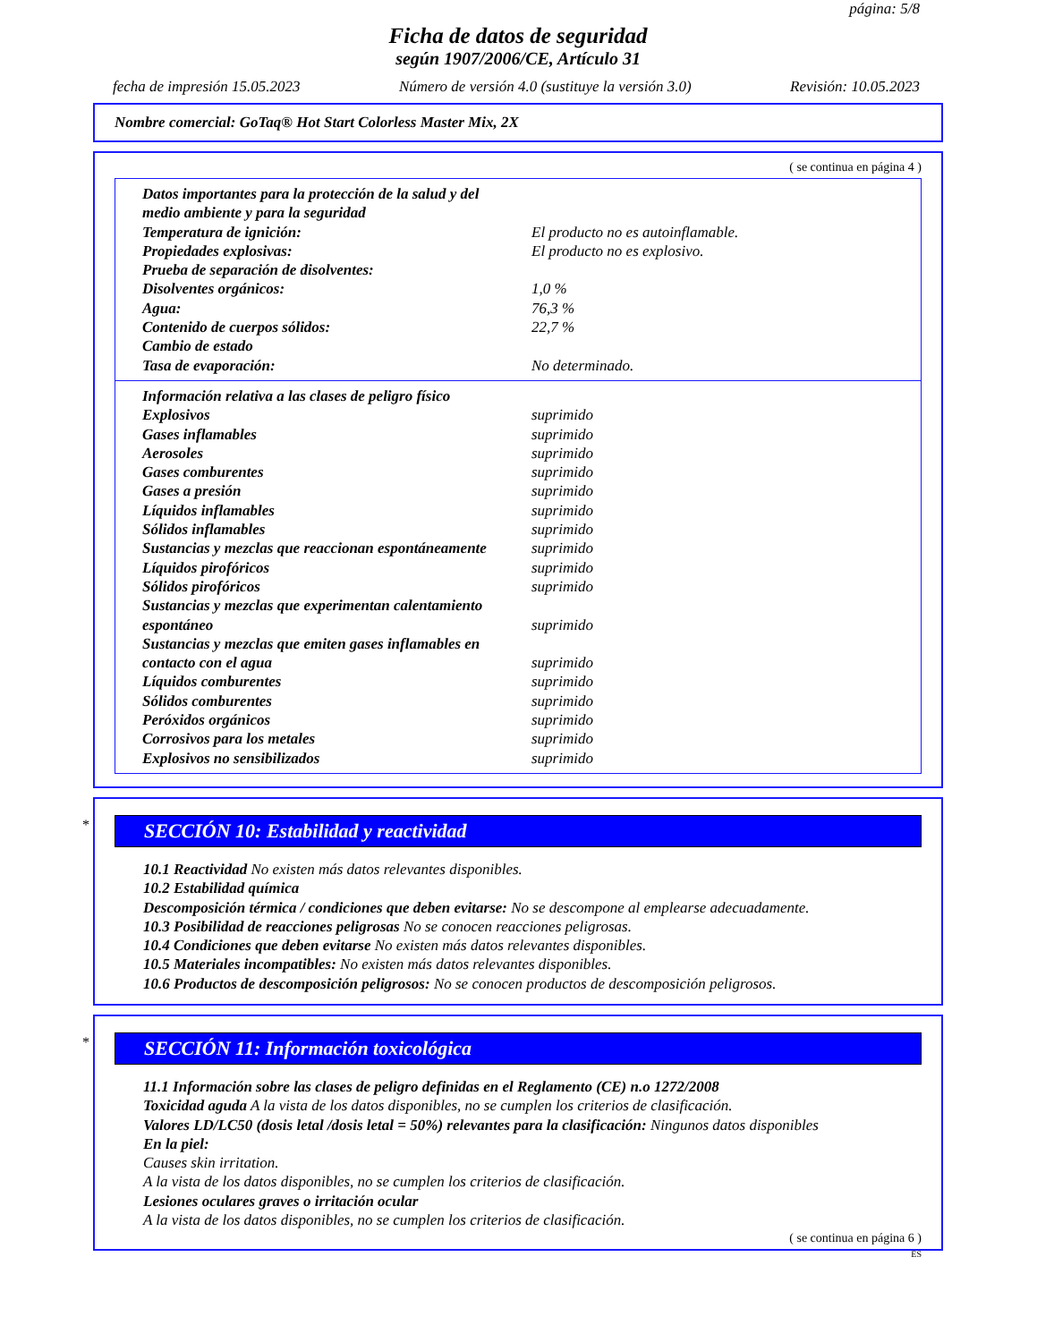página: 5/8
Ficha de datos de seguridad
según 1907/2006/CE, Artículo 31
fecha de impresión 15.05.2023 Número de versión 4.0 (sustituye la versión 3.0) Revisión: 10.05.2023
Nombre comercial: GoTaq® Hot Start Colorless Master Mix, 2X
( se continua en página 4 )
| Datos importantes para la protección de la salud y del medio ambiente y para la seguridad | |
| Temperatura de ignición: | El producto no es autoinflamable. |
| Propiedades explosivas: | El producto no es explosivo. |
| Prueba de separación de disolventes: | |
| Disolventes orgánicos: | 1,0 % |
| Agua: | 76,3 % |
| Contenido de cuerpos sólidos: | 22,7 % |
| Cambio de estado | |
| Tasa de evaporación: | No determinado. |
| Información relativa a las clases de peligro físico | |
| Explosivos | suprimido |
| Gases inflamables | suprimido |
| Aerosoles | suprimido |
| Gases comburentes | suprimido |
| Gases a presión | suprimido |
| Líquidos inflamables | suprimido |
| Sólidos inflamables | suprimido |
| Sustancias y mezclas que reaccionan espontáneamente | suprimido |
| Líquidos pirofóricos | suprimido |
| Sólidos pirofóricos | suprimido |
| Sustancias y mezclas que experimentan calentamiento espontáneo | suprimido |
| Sustancias y mezclas que emiten gases inflamables en contacto con el agua | suprimido |
| Líquidos comburentes | suprimido |
| Sólidos comburentes | suprimido |
| Peróxidos orgánicos | suprimido |
| Corrosivos para los metales | suprimido |
| Explosivos no sensibilizados | suprimido |
*
SECCIÓN 10: Estabilidad y reactividad
10.1 Reactividad No existen más datos relevantes disponibles.
10.2 Estabilidad química
Descomposición térmica / condiciones que deben evitarse: No se descompone al emplearse adecuadamente.
10.3 Posibilidad de reacciones peligrosas No se conocen reacciones peligrosas.
10.4 Condiciones que deben evitarse No existen más datos relevantes disponibles.
10.5 Materiales incompatibles: No existen más datos relevantes disponibles.
10.6 Productos de descomposición peligrosos: No se conocen productos de descomposición peligrosos.
*
SECCIÓN 11: Información toxicológica
11.1 Información sobre las clases de peligro definidas en el Reglamento (CE) n.o 1272/2008
Toxicidad aguda A la vista de los datos disponibles, no se cumplen los criterios de clasificación.
Valores LD/LC50 (dosis letal /dosis letal = 50%) relevantes para la clasificación: Ningunos datos disponibles
En la piel:
Causes skin irritation.
A la vista de los datos disponibles, no se cumplen los criterios de clasificación.
Lesiones oculares graves o irritación ocular
A la vista de los datos disponibles, no se cumplen los criterios de clasificación.
( se continua en página 6 )
ES